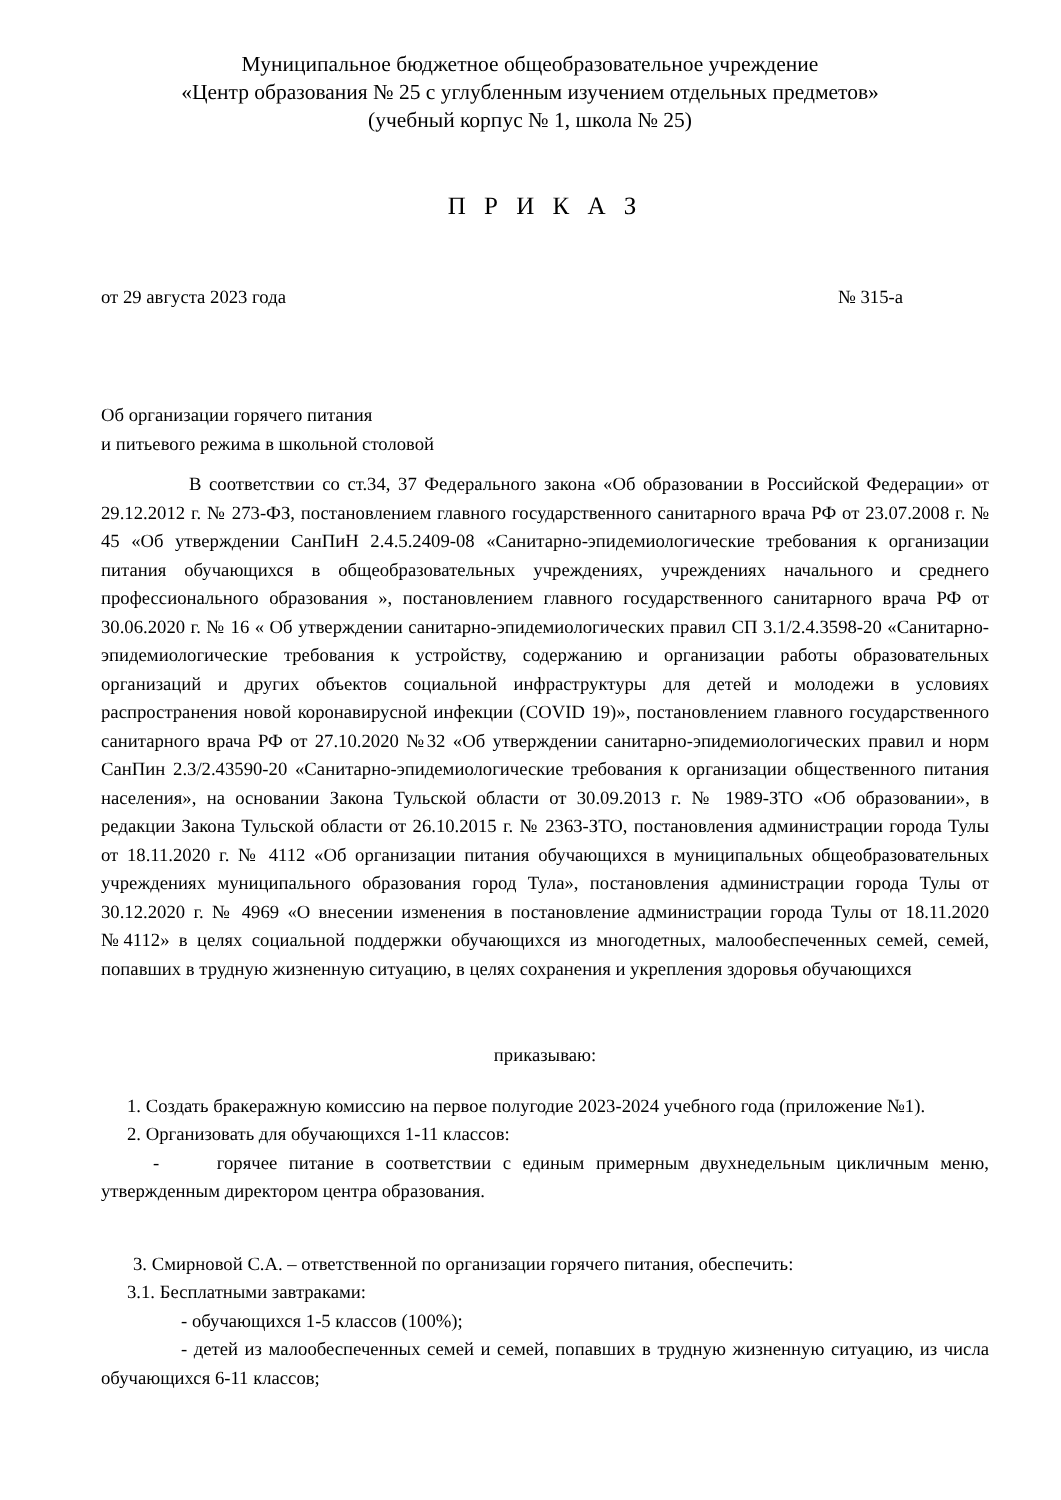Муниципальное бюджетное общеобразовательное учреждение
«Центр образования № 25 с углубленным изучением отдельных предметов»
(учебный корпус № 1, школа № 25)
П Р И К А З
от 29 августа 2023 года № 315-а
Об организации горячего питания
и питьевого режима в школьной столовой
В соответствии со ст.34, 37 Федерального закона «Об образовании в Российской Федерации» от 29.12.2012 г. № 273-ФЗ, постановлением главного государственного санитарного врача РФ от 23.07.2008 г. № 45 «Об утверждении СанПиН 2.4.5.2409-08 «Санитарно-эпидемиологические требования к организации питания обучающихся в общеобразовательных учреждениях, учреждениях начального и среднего профессионального образования », постановлением главного государственного санитарного врача РФ от 30.06.2020 г. № 16 « Об утверждении санитарно-эпидемиологических правил СП 3.1/2.4.3598-20 «Санитарно-эпидемиологические требования к устройству, содержанию и организации работы образовательных организаций и других объектов социальной инфраструктуры для детей и молодежи в условиях распространения новой коронавирусной инфекции (COVID 19)», постановлением главного государственного санитарного врача РФ от 27.10.2020 №32 «Об утверждении санитарно-эпидемиологических правил и норм СанПин 2.3/2.43590-20 «Санитарно-эпидемиологические требования к организации общественного питания населения», на основании Закона Тульской области от 30.09.2013 г. № 1989-ЗТО «Об образовании», в редакции Закона Тульской области от 26.10.2015 г. № 2363-ЗТО, постановления администрации города Тулы от 18.11.2020 г. № 4112 «Об организации питания обучающихся в муниципальных общеобразовательных учреждениях муниципального образования город Тула», постановления администрации города Тулы от 30.12.2020 г. № 4969 «О внесении изменения в постановление администрации города Тулы от 18.11.2020 №4112» в целях социальной поддержки обучающихся из многодетных, малообеспеченных семей, семей, попавших в трудную жизненную ситуацию, в целях сохранения и укрепления здоровья обучающихся
приказываю:
1. Создать бракеражную комиссию на первое полугодие 2023-2024 учебного года (приложение №1).
2. Организовать для обучающихся 1-11 классов:
- горячее питание в соответствии с единым примерным двухнедельным цикличным меню, утвержденным директором центра образования.
3. Смирновой С.А. – ответственной по организации горячего питания, обеспечить:
3.1. Бесплатными завтраками:
- обучающихся 1-5 классов (100%);
- детей из малообеспеченных семей и семей, попавших в трудную жизненную ситуацию, из числа обучающихся 6-11 классов;